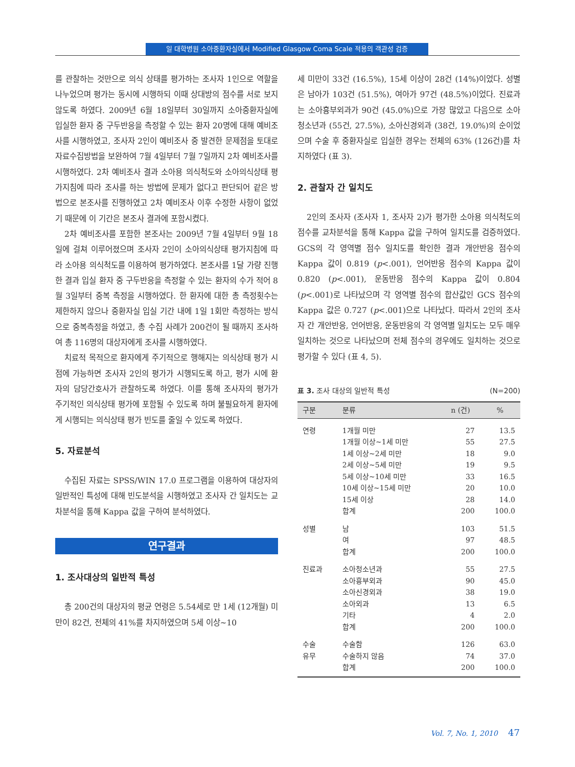일 대학병원 소아중환자실에서 Modified Glasgow Coma Scale 적용의 객관성 검증
를 관찰하는 것만으로 의식 상태를 평가하는 조사자 1인으로 역할을 나누었으며 평가는 동시에 시행하되 이때 상대방의 점수를 서로 보지 않도록 하였다. 2009년 6월 18일부터 30일까지 소아중환자실에 입실한 환자 중 구두반응을 측정할 수 있는 환자 20명에 대해 예비조사를 시행하였고, 조사자 2인이 예비조사 중 발견한 문제점을 토대로 자료수집방법을 보완하여 7월 4일부터 7월 7일까지 2차 예비조사를 시행하였다. 2차 예비조사 결과 소아용 의식척도와 소아의식상태 평가지침에 따라 조사를 하는 방법에 문제가 없다고 판단되어 같은 방법으로 본조사를 진행하였고 2차 예비조사 이후 수정한 사항이 없었기 때문에 이 기간은 본조사 결과에 포함시켰다.
2차 예비조사를 포함한 본조사는 2009년 7월 4일부터 9월 18일에 걸쳐 이루어졌으며 조사자 2인이 소아의식상태 평가지침에 따라 소아용 의식척도를 이용하여 평가하였다. 본조사를 1달 가량 진행한 결과 입실 환자 중 구두반응을 측정할 수 있는 환자의 수가 적어 8월 3일부터 중복 측정을 시행하였다. 한 환자에 대한 총 측정횟수는 제한하지 않으나 중환자실 입실 기간 내에 1일 1회만 측정하는 방식으로 중복측정을 하였고, 총 수집 사례가 200건이 될 때까지 조사하여 총 116명의 대상자에게 조사를 시행하였다.
치료적 목적으로 환자에게 주기적으로 행해지는 의식상태 평가 시점에 가능하면 조사자 2인의 평가가 시행되도록 하고, 평가 시에 환자의 담당간호사가 관찰하도록 하였다. 이를 통해 조사자의 평가가 주기적인 의식상태 평가에 포함될 수 있도록 하며 불필요하게 환자에게 시행되는 의식상태 평가 빈도를 줄일 수 있도록 하였다.
5. 자료분석
수집된 자료는 SPSS/WIN 17.0 프로그램을 이용하여 대상자의 일반적인 특성에 대해 빈도분석을 시행하였고 조사자 간 일치도는 교차분석을 통해 Kappa 값을 구하여 분석하였다.
연구결과
1. 조사대상의 일반적 특성
총 200건의 대상자의 평균 연령은 5.54세로 만 1세 (12개월) 미만이 82건, 전체의 41%를 차지하였으며 5세 이상~10
세 미만이 33건 (16.5%), 15세 이상이 28건 (14%)이었다. 성별은 남아가 103건 (51.5%), 여아가 97건 (48.5%)이었다. 진료과는 소아흉부외과가 90건 (45.0%)으로 가장 많았고 다음으로 소아청소년과 (55건, 27.5%), 소아신경외과 (38건, 19.0%)의 순이었으며 수술 후 중환자실로 입실한 경우는 전체의 63% (126건)를 차지하였다 (표 3).
2. 관찰자 간 일치도
2인의 조사자 (조사자 1, 조사자 2)가 평가한 소아용 의식척도의 점수를 교차분석을 통해 Kappa 값을 구하여 일치도를 검증하였다. GCS의 각 영역별 점수 일치도를 확인한 결과 개안반응 점수의 Kappa 값이 0.819 (p<.001), 언어반응 점수의 Kappa 값이 0.820 (p<.001), 운동반응 점수의 Kappa 값이 0.804 (p<.001)로 나타났으며 각 영역별 점수의 합산값인 GCS 점수의 Kappa 값은 0.727 (p<.001)으로 나타났다. 따라서 2인의 조사자 간 개안반응, 언어반응, 운동반응의 각 영역별 일치도는 모두 매우 일치하는 것으로 나타났으며 전체 점수의 경우에도 일치하는 것으로 평가할 수 있다 (표 4, 5).
표 3. 조사 대상의 일반적 특성 (N=200)
| 구분 | 분류 | n (건) | % |
| --- | --- | --- | --- |
| 연령 | 1개월 미만 | 27 | 13.5 |
| | 1개월 이상~1세 미만 | 55 | 27.5 |
| | 1세 이상~2세 미만 | 18 | 9.0 |
| | 2세 이상~5세 미만 | 19 | 9.5 |
| | 5세 이상~10세 미만 | 33 | 16.5 |
| | 10세 이상~15세 미만 | 20 | 10.0 |
| | 15세 이상 | 28 | 14.0 |
| | 합계 | 200 | 100.0 |
| 성별 | 남 | 103 | 51.5 |
| | 여 | 97 | 48.5 |
| | 합계 | 200 | 100.0 |
| 진료과 | 소아청소년과 | 55 | 27.5 |
| | 소아흉부외과 | 90 | 45.0 |
| | 소아신경외과 | 38 | 19.0 |
| | 소아외과 | 13 | 6.5 |
| | 기타 | 4 | 2.0 |
| | 합계 | 200 | 100.0 |
| 수술 | 수술함 | 126 | 63.0 |
| 유무 | 수술하지 않음 | 74 | 37.0 |
| | 합계 | 200 | 100.0 |
Vol. 7, No. 1, 2010 47